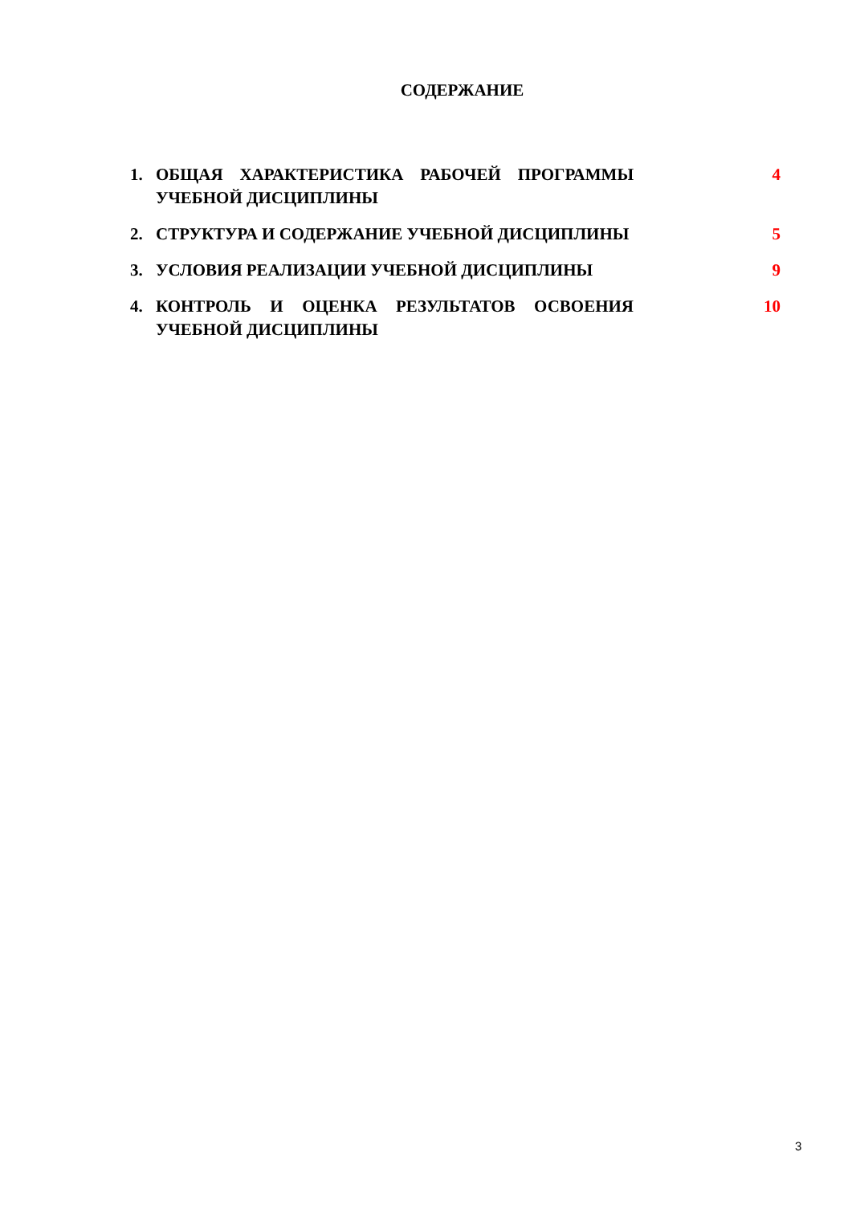СОДЕРЖАНИЕ
| 1. | ОБЩАЯ ХАРАКТЕРИСТИКА РАБОЧЕЙ ПРОГРАММЫ УЧЕБНОЙ ДИСЦИПЛИНЫ | 4 |
| 2. | СТРУКТУРА И СОДЕРЖАНИЕ УЧЕБНОЙ ДИСЦИПЛИНЫ | 5 |
| 3. | УСЛОВИЯ РЕАЛИЗАЦИИ УЧЕБНОЙ ДИСЦИПЛИНЫ | 9 |
| 4. | КОНТРОЛЬ И ОЦЕНКА РЕЗУЛЬТАТОВ ОСВОЕНИЯ УЧЕБНОЙ ДИСЦИПЛИНЫ | 10 |
3